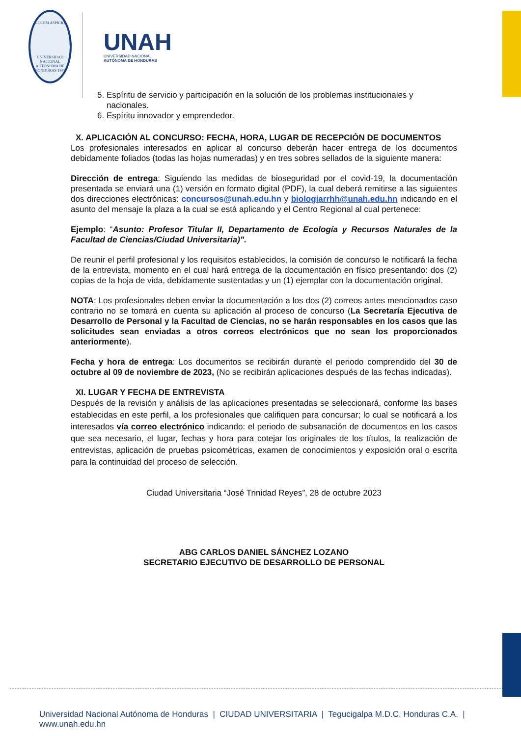LUCEM ASPICIO
UNIVERSIDAD NACIONAL AUTÓNOMA DE HONDURAS 1847
UNAH
UNIVERSIDAD NACIONAL
AUTÓNOMA DE HONDURAS
5. Espíritu de servicio y participación en la solución de los problemas institucionales y nacionales.
6. Espíritu innovador y emprendedor.
X. APLICACIÓN AL CONCURSO: FECHA, HORA, LUGAR DE RECEPCIÓN DE DOCUMENTOS
Los profesionales interesados en aplicar al concurso deberán hacer entrega de los documentos debidamente foliados (todas las hojas numeradas) y en tres sobres sellados de la siguiente manera:
Dirección de entrega: Siguiendo las medidas de bioseguridad por el covid-19, la documentación presentada se enviará una (1) versión en formato digital (PDF), la cual deberá remitirse a las siguientes dos direcciones electrónicas: concursos@unah.edu.hn y biologiarrhh@unah.edu.hn indicando en el asunto del mensaje la plaza a la cual se está aplicando y el Centro Regional al cual pertenece:
Ejemplo: “Asunto: Profesor Titular II, Departamento de Ecología y Recursos Naturales de la Facultad de Ciencias/Ciudad Universitaria)”.
De reunir el perfil profesional y los requisitos establecidos, la comisión de concurso le notificará la fecha de la entrevista, momento en el cual hará entrega de la documentación en físico presentando: dos (2) copias de la hoja de vida, debidamente sustentadas y un (1) ejemplar con la documentación original.
NOTA: Los profesionales deben enviar la documentación a los dos (2) correos antes mencionados caso contrario no se tomará en cuenta su aplicación al proceso de concurso (La Secretaría Ejecutiva de Desarrollo de Personal y la Facultad de Ciencias, no se harán responsables en los casos que las solicitudes sean enviadas a otros correos electrónicos que no sean los proporcionados anteriormente).
Fecha y hora de entrega: Los documentos se recibirán durante el periodo comprendido del 30 de octubre al 09 de noviembre de 2023, (No se recibirán aplicaciones después de las fechas indicadas).
XI. LUGAR Y FECHA DE ENTREVISTA
Después de la revisión y análisis de las aplicaciones presentadas se seleccionará, conforme las bases establecidas en este perfil, a los profesionales que califiquen para concursar; lo cual se notificará a los interesados vía correo electrónico indicando: el periodo de subsanación de documentos en los casos que sea necesario, el lugar, fechas y hora para cotejar los originales de los títulos, la realización de entrevistas, aplicación de pruebas psicométricas, examen de conocimientos y exposición oral o escrita para la continuidad del proceso de selección.
Ciudad Universitaria “José Trinidad Reyes”, 28 de octubre 2023
ABG CARLOS DANIEL SÁNCHEZ LOZANO
SECRETARIO EJECUTIVO DE DESARROLLO DE PERSONAL
Universidad Nacional Autónoma de Honduras | CIUDAD UNIVERSITARIA | Tegucigalpa M.D.C. Honduras C.A. | www.unah.edu.hn